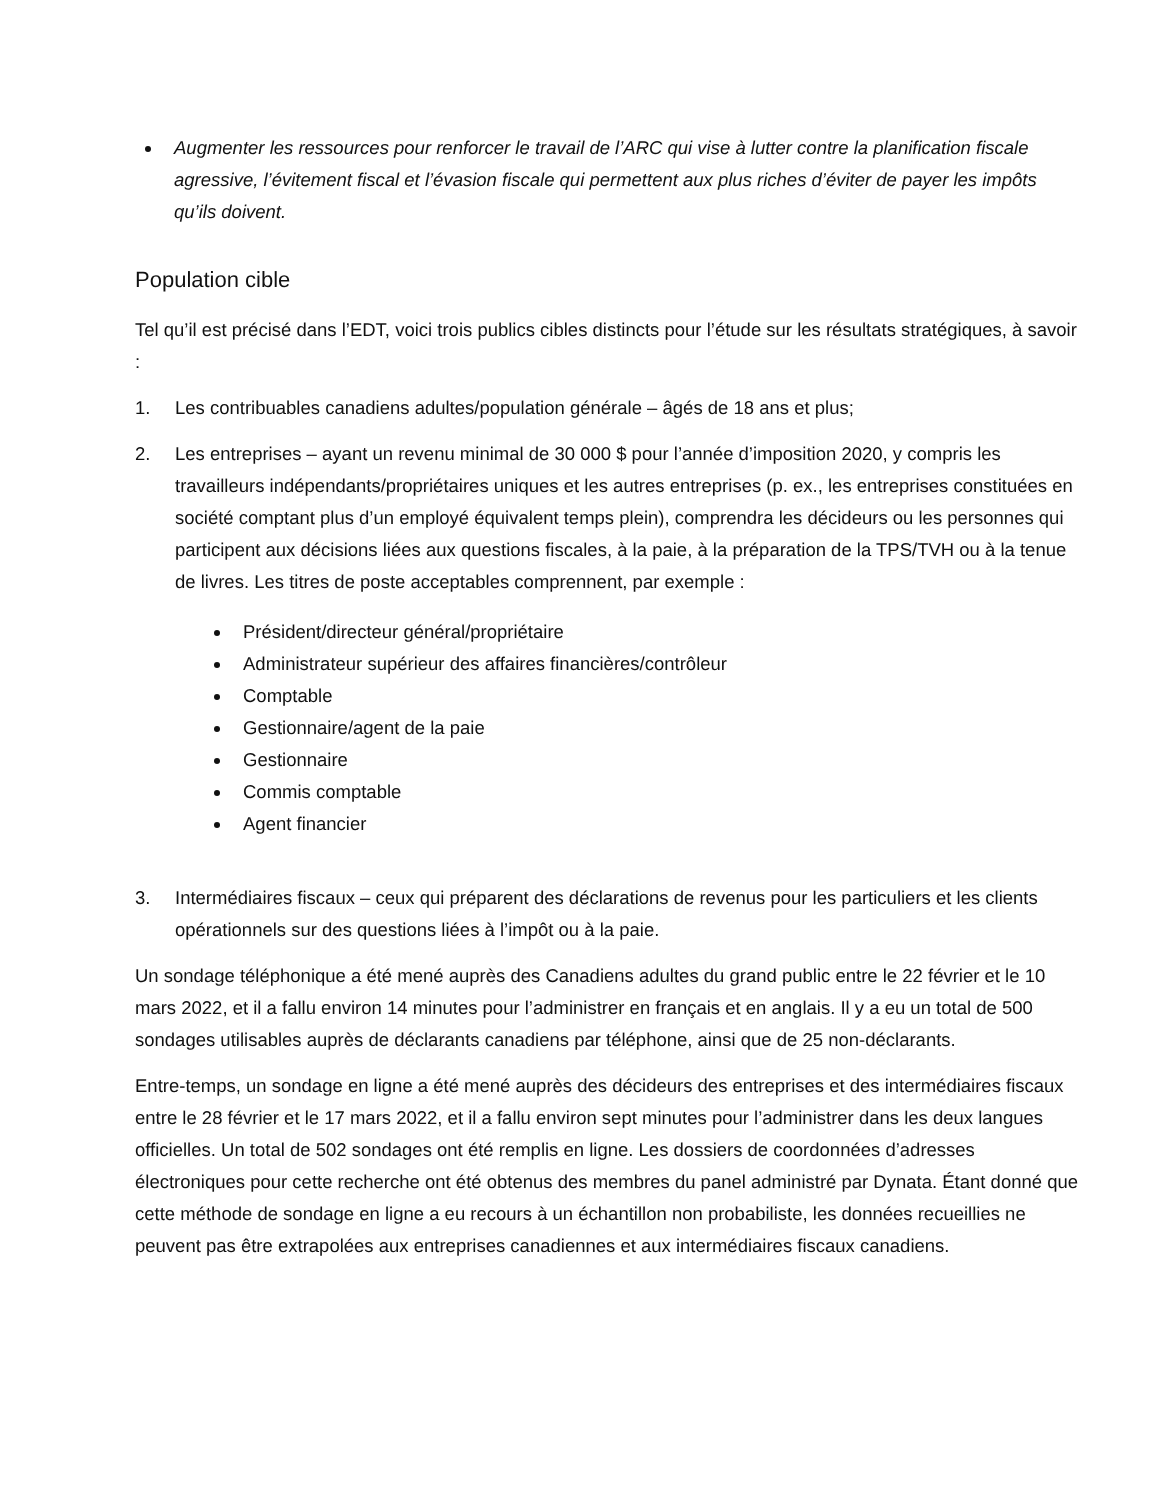Augmenter les ressources pour renforcer le travail de l’ARC qui vise à lutter contre la planification fiscale agressive, l’évitement fiscal et l’évasion fiscale qui permettent aux plus riches d’éviter de payer les impôts qu’ils doivent.
Population cible
Tel qu’il est précisé dans l’EDT, voici trois publics cibles distincts pour l’étude sur les résultats stratégiques, à savoir :
1. Les contribuables canadiens adultes/population générale – âgés de 18 ans et plus;
2. Les entreprises – ayant un revenu minimal de 30 000 $ pour l’année d’imposition 2020, y compris les travailleurs indépendants/propriétaires uniques et les autres entreprises (p. ex., les entreprises constituées en société comptant plus d’un employé équivalent temps plein), comprendra les décideurs ou les personnes qui participent aux décisions liées aux questions fiscales, à la paie, à la préparation de la TPS/TVH ou à la tenue de livres. Les titres de poste acceptables comprennent, par exemple :
Président/directeur général/propriétaire
Administrateur supérieur des affaires financières/contrôleur
Comptable
Gestionnaire/agent de la paie
Gestionnaire
Commis comptable
Agent financier
3. Intermédiaires fiscaux – ceux qui préparent des déclarations de revenus pour les particuliers et les clients opérationnels sur des questions liées à l’impôt ou à la paie.
Un sondage téléphonique a été mené auprès des Canadiens adultes du grand public entre le 22 février et le 10 mars 2022, et il a fallu environ 14 minutes pour l’administrer en français et en anglais. Il y a eu un total de 500 sondages utilisables auprès de déclarants canadiens par téléphone, ainsi que de 25 non-déclarants.
Entre-temps, un sondage en ligne a été mené auprès des décideurs des entreprises et des intermédiaires fiscaux entre le 28 février et le 17 mars 2022, et il a fallu environ sept minutes pour l’administrer dans les deux langues officielles. Un total de 502 sondages ont été remplis en ligne. Les dossiers de coordonnées d’adresses électroniques pour cette recherche ont été obtenus des membres du panel administré par Dynata. Étant donné que cette méthode de sondage en ligne a eu recours à un échantillon non probabiliste, les données recueillies ne peuvent pas être extrapolées aux entreprises canadiennes et aux intermédiaires fiscaux canadiens.